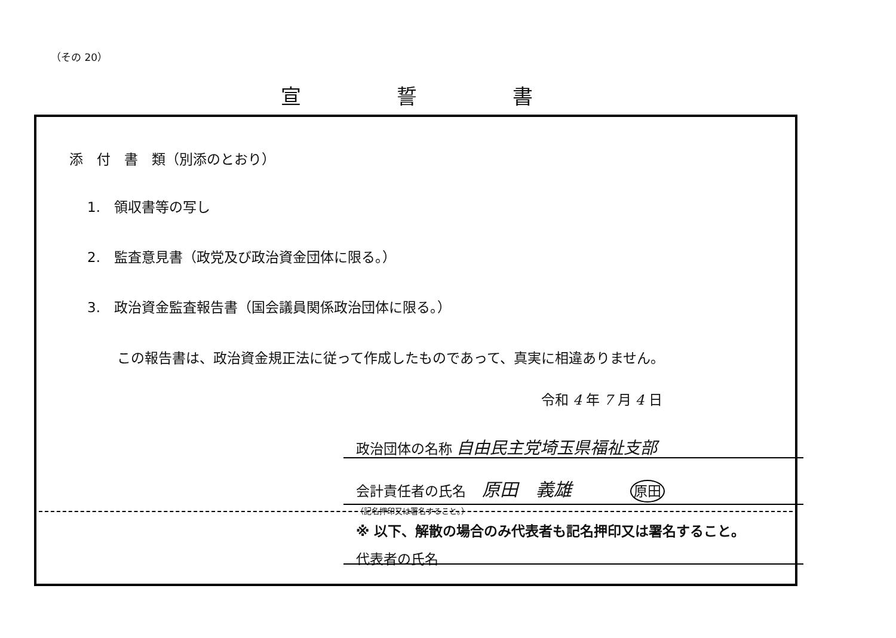（その 20）
宣誓書
添　付　書　類（別添のとおり）
1.　領収書等の写し
2.　監査意見書（政党及び政治資金団体に限る。）
3.　政治資金監査報告書（国会議員関係政治団体に限る。）
この報告書は、政治資金規正法に従って作成したものであって、真実に相違ありません。
令和 4 年 7 月 4 日
政治団体の名称 自由民主党埼玉県福祉支部
会計責任者の氏名 原田　義雄 原田
（記名押印又は署名すること。）
※ 以下、解散の場合のみ代表者も記名押印又は署名すること。
代表者の氏名